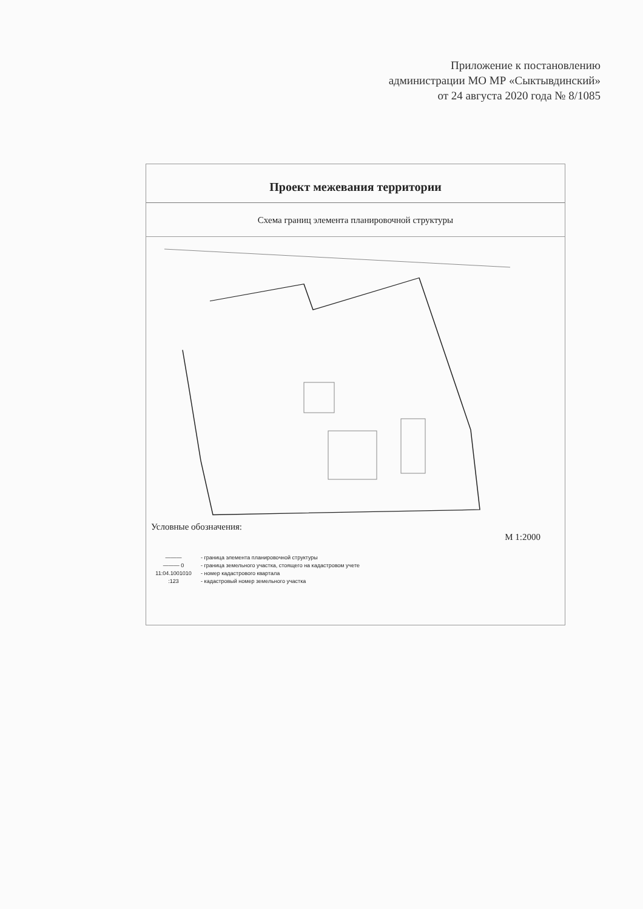Приложение к постановлению
администрации МО МР «Сыктывдинский»
от 24 августа 2020 года № 8/1085
Проект межевания территории
Схема границ элемента планировочной структуры
Условные обозначения:
М 1:2000
——— - граница элемента планировочной структуры
——— 0 - граница земельного участка, стоящего на кадастровом учете
11:04.1001010 - номер кадастрового квартала
:123 - кадастровый номер земельного участка